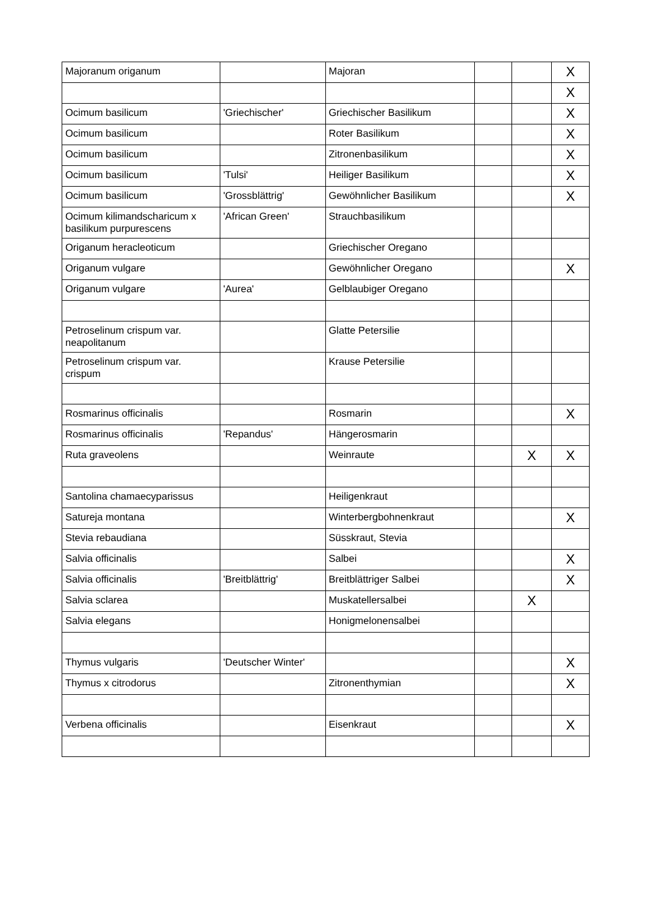| Majoranum origanum | | Majoran | | | X |
| | | | | | X |
| Ocimum basilicum | 'Griechischer' | Griechischer Basilikum | | | X |
| Ocimum basilicum | | Roter Basilikum | | | X |
| Ocimum basilicum | | Zitronenbasilikum | | | X |
| Ocimum basilicum | 'Tulsi' | Heiliger Basilikum | | | X |
| Ocimum basilicum | 'Grossblättrig' | Gewöhnlicher Basilikum | | | X |
| Ocimum kilimandscharicum x basilikum purpurescens | 'African Green' | Strauchbasilikum | | | |
| Origanum heracleoticum | | Griechischer Oregano | | | |
| Origanum vulgare | | Gewöhnlicher Oregano | | | X |
| Origanum vulgare | 'Aurea' | Gelblaubiger Oregano | | | |
| Petroselinum crispum var. neapolitanum | | Glatte Petersilie | | | |
| Petroselinum crispum var. crispum | | Krause Petersilie | | | |
| Rosmarinus officinalis | | Rosmarin | | | X |
| Rosmarinus officinalis | 'Repandus' | Hängerosmarin | | | |
| Ruta graveolens | | Weinraute | | X | X |
| Santolina chamaecyparissus | | Heiligenkraut | | | |
| Satureja montana | | Winterbergbohnenkraut | | | X |
| Stevia rebaudiana | | Süsskraut, Stevia | | | |
| Salvia officinalis | | Salbei | | | X |
| Salvia officinalis | 'Breitblättrig' | Breitblättriger Salbei | | | X |
| Salvia sclarea | | Muskatellersalbei | | X | |
| Salvia elegans | | Honigmelonensalbei | | | |
| Thymus vulgaris | 'Deutscher Winter' | | | | X |
| Thymus x citrodorus | | Zitronenthymian | | | X |
| Verbena officinalis | | Eisenkraut | | | X |